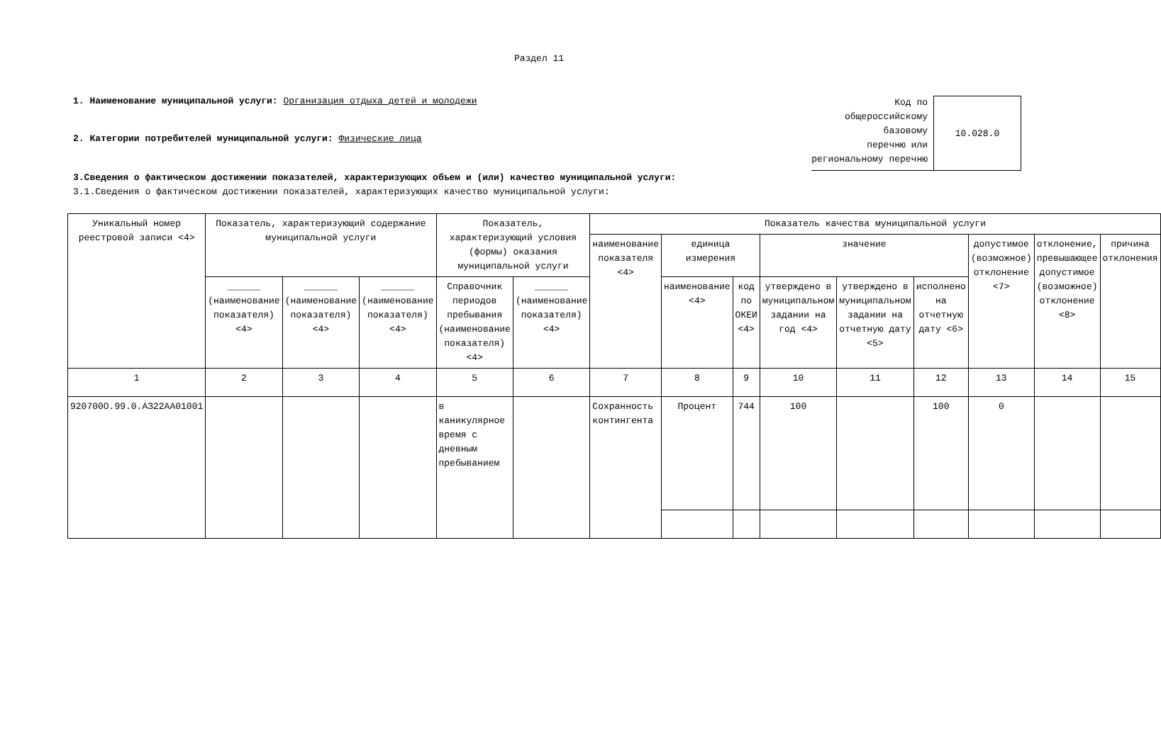Раздел 11
1. Наименование муниципальной услуги: Организация отдыха детей и молодежи
2. Категории потребителей муниципальной услуги: Физические лица
Код по
общероссийскому
базовому
перечню или
региональному перечню
10.028.0
3.Сведения о фактическом достижении показателей, характеризующих объем и (или) качество муниципальной услуги:
3.1.Сведения о фактическом достижении показателей, характеризующих качество муниципальной услуги:
| Уникальный номер реестровой записи <4> | Показатель, характеризующий содержание муниципальной услуги | | | Показатель, характеризующий условия (формы) оказания муниципальной услуги | | Показатель качества муниципальной услуги | | | | | | | | |
| --- | --- | --- | --- | --- | --- | --- | --- | --- | --- | --- | --- | --- | --- | --- |
| | | | | | | наименование показателя <4> | единица измерения | | значение | | | допустимое (возможное) отклонение <7> | отклонение, превышающее допустимое (возможное) отклонение <8> | причина отклонения |
| | ______ (наименование показателя) <4> | ______ (наименование показателя) <4> | ______ (наименование показателя) <4> | Справочник периодов пребывания (наименование показателя) <4> | ______ (наименование показателя) <4> | | наименование <4> | код по ОКЕИ <4> | утверждено в муниципальном задании на год <4> | утверждено в муниципальном задании на отчетную дату <5> | исполнено на отчетную дату <6> | | | |
| 1 | 2 | 3 | 4 | 5 | 6 | 7 | 8 | 9 | 10 | 11 | 12 | 13 | 14 | 15 |
| 920700О.99.0.АЗ22АА01001 | | | | в каникулярное время с дневным пребыванием | | Сохранность контингента | Процент | 744 | 100 | | 100 | 0 | | |